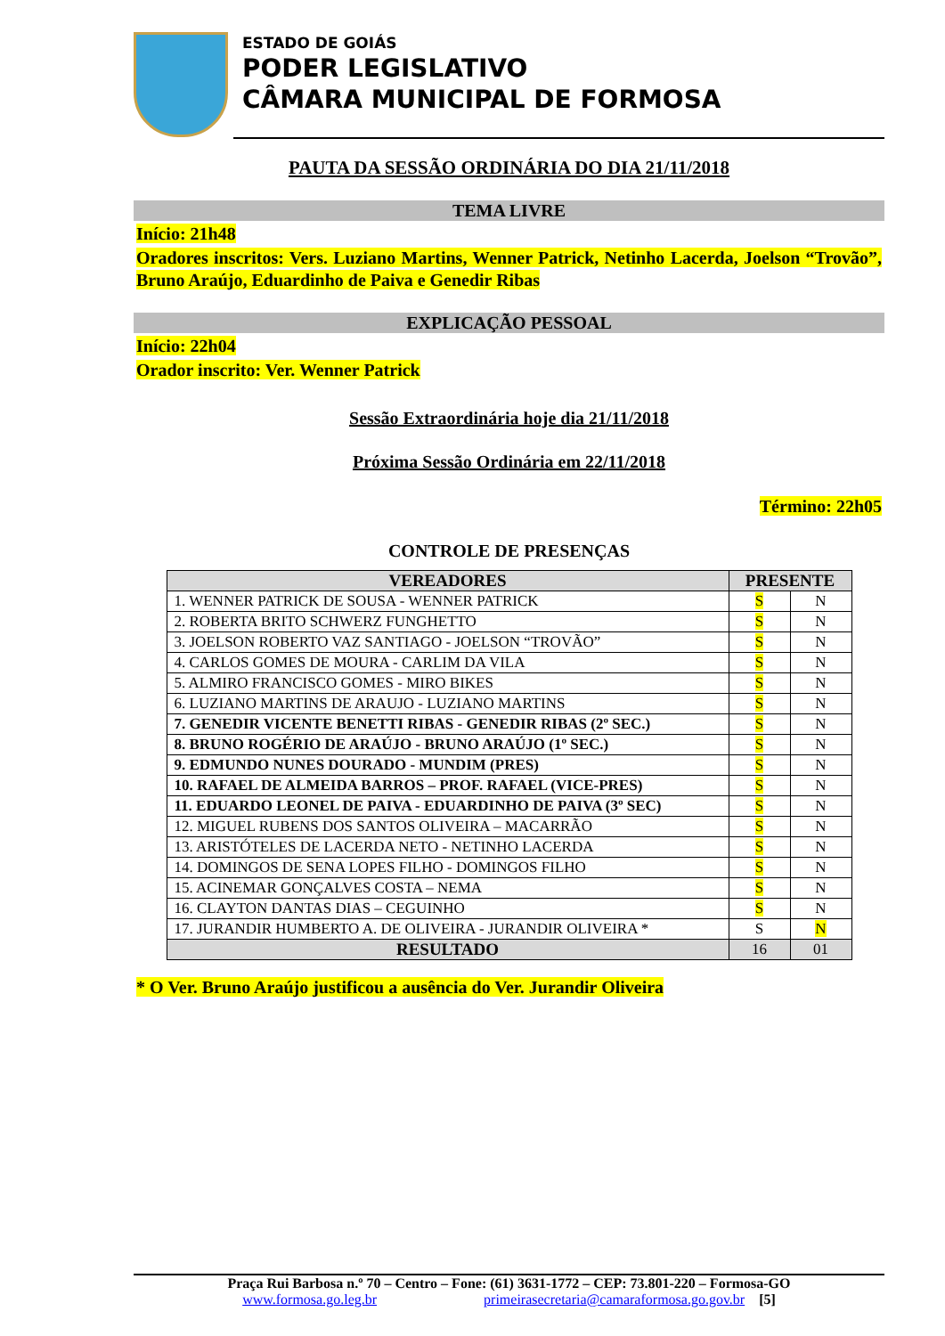ESTADO DE GOIÁS
PODER LEGISLATIVO
CÂMARA MUNICIPAL DE FORMOSA
PAUTA DA SESSÃO ORDINÁRIA DO DIA 21/11/2018
TEMA LIVRE
Início: 21h48
Oradores inscritos: Vers. Luziano Martins, Wenner Patrick, Netinho Lacerda, Joelson “Trovão”, Bruno Araújo, Eduardinho de Paiva e Genedir Ribas
EXPLICAÇÃO PESSOAL
Início: 22h04
Orador inscrito: Ver. Wenner Patrick
Sessão Extraordinária hoje dia 21/11/2018
Próxima Sessão Ordinária em 22/11/2018
Término: 22h05
CONTROLE DE PRESENÇAS
| VEREADORES | PRESENTE | |
| --- | --- | --- |
| 1. WENNER PATRICK DE SOUSA - WENNER PATRICK | S | N |
| 2. ROBERTA BRITO SCHWERZ FUNGHETTO | S | N |
| 3. JOELSON ROBERTO VAZ SANTIAGO - JOELSON “TROVÃO” | S | N |
| 4. CARLOS GOMES DE MOURA - CARLIM DA VILA | S | N |
| 5. ALMIRO FRANCISCO GOMES - MIRO BIKES | S | N |
| 6. LUZIANO MARTINS DE ARAUJO - LUZIANO MARTINS | S | N |
| 7. GENEDIR VICENTE BENETTI RIBAS - GENEDIR RIBAS (2º SEC.) | S | N |
| 8. BRUNO ROGÉRIO DE ARAÚJO - BRUNO ARAÚJO (1º SEC.) | S | N |
| 9. EDMUNDO NUNES DOURADO - MUNDIM (PRES) | S | N |
| 10. RAFAEL DE ALMEIDA BARROS – PROF. RAFAEL (VICE-PRES) | S | N |
| 11. EDUARDO LEONEL DE PAIVA - EDUARDINHO DE PAIVA (3º SEC) | S | N |
| 12. MIGUEL RUBENS DOS SANTOS OLIVEIRA – MACARRÃO | S | N |
| 13. ARISTÓTELES DE LACERDA NETO - NETINHO LACERDA | S | N |
| 14. DOMINGOS DE SENA LOPES FILHO - DOMINGOS FILHO | S | N |
| 15. ACINEMAR GONÇALVES COSTA – NEMA | S | N |
| 16. CLAYTON DANTAS DIAS – CEGUINHO | S | N |
| 17. JURANDIR HUMBERTO A. DE OLIVEIRA - JURANDIR OLIVEIRA * | S | N |
| RESULTADO | 16 | 01 |
* O Ver. Bruno Araújo justificou a ausência do Ver. Jurandir Oliveira
Praça Rui Barbosa n.º 70 – Centro – Fone: (61) 3631-1772 – CEP: 73.801-220 – Formosa-GO
www.formosa.go.leg.br primeirasecretaria@camaraformosa.go.gov.br [5]